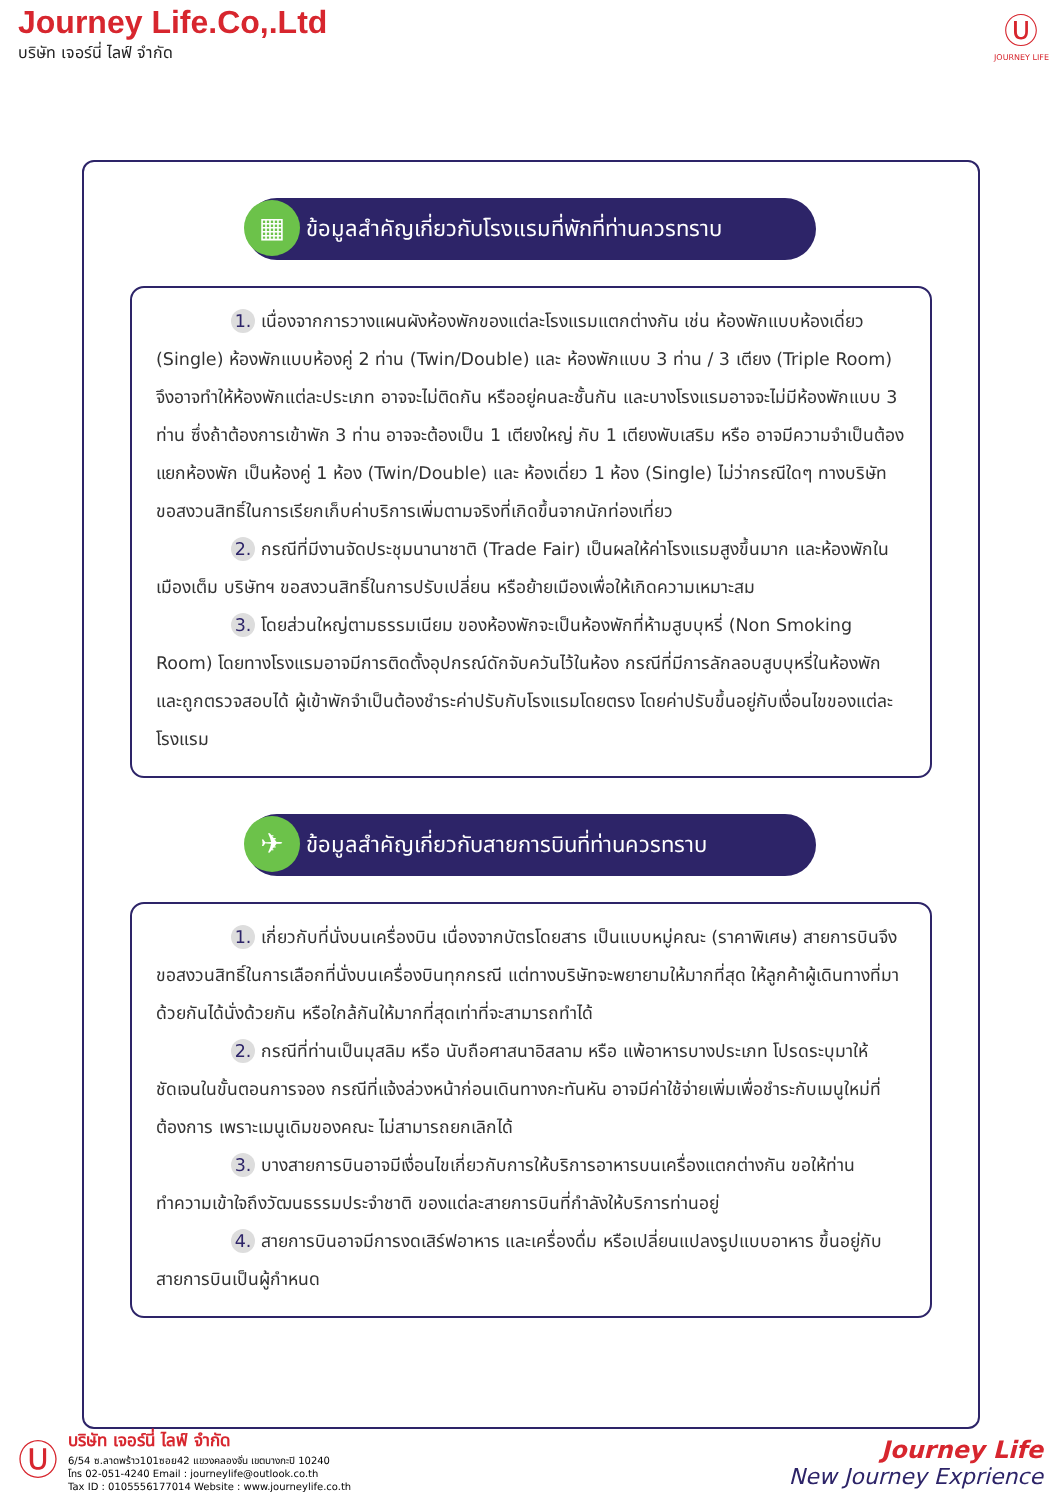Journey Life.Co,.Ltd
บริษัท เจอร์นี่ ไลฟ์ จำกัด
Ⓤ
JOURNEY LIFE
▦ ข้อมูลสำคัญเกี่ยวกับโรงแรมที่พักที่ท่านควรทราบ
1. เนื่องจากการวางแผนผังห้องพักของแต่ละโรงแรมแตกต่างกัน เช่น ห้องพักแบบห้องเดี่ยว (Single) ห้องพักแบบห้องคู่ 2 ท่าน (Twin/Double) และ ห้องพักแบบ 3 ท่าน / 3 เตียง (Triple Room) จึงอาจทำให้ห้องพักแต่ละประเภท อาจจะไม่ติดกัน หรืออยู่คนละชั้นกัน และบางโรงแรมอาจจะไม่มีห้องพักแบบ 3 ท่าน ซึ่งถ้าต้องการเข้าพัก 3 ท่าน อาจจะต้องเป็น 1 เตียงใหญ่ กับ 1 เตียงพับเสริม หรือ อาจมีความจำเป็นต้องแยกห้องพัก เป็นห้องคู่ 1 ห้อง (Twin/Double) และ ห้องเดี่ยว 1 ห้อง (Single) ไม่ว่ากรณีใดๆ ทางบริษัทขอสงวนสิทธิ์ในการเรียกเก็บค่าบริการเพิ่มตามจริงที่เกิดขึ้นจากนักท่องเที่ยว
2. กรณีที่มีงานจัดประชุมนานาชาติ (Trade Fair) เป็นผลให้ค่าโรงแรมสูงขึ้นมาก และห้องพักในเมืองเต็ม บริษัทฯ ขอสงวนสิทธิ์ในการปรับเปลี่ยน หรือย้ายเมืองเพื่อให้เกิดความเหมาะสม
3. โดยส่วนใหญ่ตามธรรมเนียม ของห้องพักจะเป็นห้องพักที่ห้ามสูบบุหรี่ (Non Smoking Room) โดยทางโรงแรมอาจมีการติดตั้งอุปกรณ์ดักจับควันไว้ในห้อง กรณีที่มีการลักลอบสูบบุหรี่ในห้องพัก และถูกตรวจสอบได้ ผู้เข้าพักจำเป็นต้องชำระค่าปรับกับโรงแรมโดยตรง โดยค่าปรับขึ้นอยู่กับเงื่อนไขของแต่ละโรงแรม
✈ ข้อมูลสำคัญเกี่ยวกับสายการบินที่ท่านควรทราบ
1. เกี่ยวกับที่นั่งบนเครื่องบิน เนื่องจากบัตรโดยสาร เป็นแบบหมู่คณะ (ราคาพิเศษ) สายการบินจึงขอสงวนสิทธิ์ในการเลือกที่นั่งบนเครื่องบินทุกกรณี แต่ทางบริษัทจะพยายามให้มากที่สุด ให้ลูกค้าผู้เดินทางที่มาด้วยกันได้นั่งด้วยกัน หรือใกล้กันให้มากที่สุดเท่าที่จะสามารถทำได้
2. กรณีที่ท่านเป็นมุสลิม หรือ นับถือศาสนาอิสลาม หรือ แพ้อาหารบางประเภท โปรดระบุมาให้ชัดเจนในขั้นตอนการจอง กรณีที่แจ้งล่วงหน้าก่อนเดินทางกะทันหัน อาจมีค่าใช้จ่ายเพิ่มเพื่อชำระกับเมนูใหม่ที่ต้องการ เพราะเมนูเดิมของคณะ ไม่สามารถยกเลิกได้
3. บางสายการบินอาจมีเงื่อนไขเกี่ยวกับการให้บริการอาหารบนเครื่องแตกต่างกัน ขอให้ท่านทำความเข้าใจถึงวัฒนธรรมประจำชาติ ของแต่ละสายการบินที่กำลังให้บริการท่านอยู่
4. สายการบินอาจมีการงดเสิร์ฟอาหาร และเครื่องดื่ม หรือเปลี่ยนแปลงรูปแบบอาหาร ขึ้นอยู่กับสายการบินเป็นผู้กำหนด
Ⓤ
บริษัท เจอร์นี่ ไลฟ์ จำกัด
6/54 ซ.ลาดพร้าว101ซอย42 แขวงคลองจั่น เขตบางกะปิ 10240
โทร 02-051-4240 Email : journeylife@outlook.co.th
Tax ID : 0105556177014 Website : www.journeylife.co.th
Journey Life
New Journey Exprience